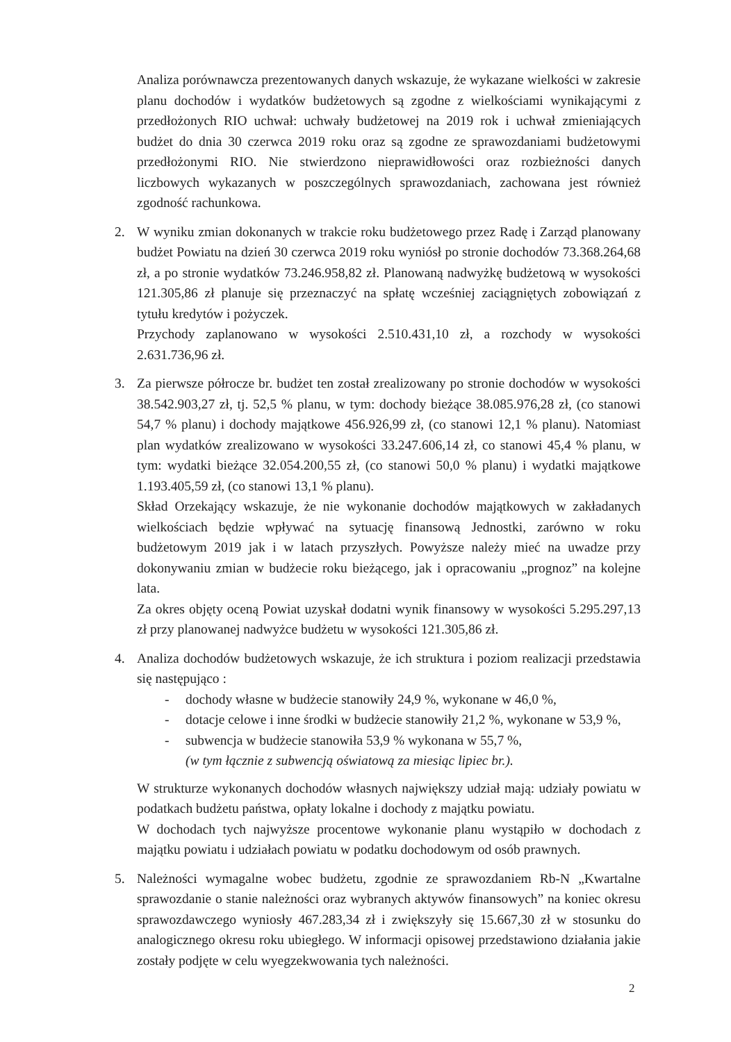Analiza porównawcza prezentowanych danych wskazuje, że wykazane wielkości w zakresie planu dochodów i wydatków budżetowych są zgodne z wielkościami wynikającymi z przedłożonych RIO uchwał: uchwały budżetowej na 2019 rok i uchwał zmieniających budżet do dnia 30 czerwca 2019 roku oraz są zgodne ze sprawozdaniami budżetowymi przedłożonymi RIO. Nie stwierdzono nieprawidłowości oraz rozbieżności danych liczbowych wykazanych w poszczególnych sprawozdaniach, zachowana jest również zgodność rachunkowa.
2. W wyniku zmian dokonanych w trakcie roku budżetowego przez Radę i Zarząd planowany budżet Powiatu na dzień 30 czerwca 2019 roku wyniósł po stronie dochodów 73.368.264,68 zł, a po stronie wydatków 73.246.958,82 zł. Planowaną nadwyżkę budżetową w wysokości 121.305,86 zł planuje się przeznaczyć na spłatę wcześniej zaciągniętych zobowiązań z tytułu kredytów i pożyczek.
Przychody zaplanowano w wysokości 2.510.431,10 zł, a rozchody w wysokości 2.631.736,96 zł.
3. Za pierwsze półrocze br. budżet ten został zrealizowany po stronie dochodów w wysokości 38.542.903,27 zł, tj. 52,5 % planu, w tym: dochody bieżące 38.085.976,28 zł, (co stanowi 54,7 % planu) i dochody majątkowe 456.926,99 zł, (co stanowi 12,1 % planu). Natomiast plan wydatków zrealizowano w wysokości 33.247.606,14 zł, co stanowi 45,4 % planu, w tym: wydatki bieżące 32.054.200,55 zł, (co stanowi 50,0 % planu) i wydatki majątkowe 1.193.405,59 zł, (co stanowi 13,1 % planu).
Skład Orzekający wskazuje, że nie wykonanie dochodów majątkowych w zakładanych wielkościach będzie wpływać na sytuację finansową Jednostki, zarówno w roku budżetowym 2019 jak i w latach przyszłych. Powyższe należy mieć na uwadze przy dokonywaniu zmian w budżecie roku bieżącego, jak i opracowaniu „prognoz” na kolejne lata.
Za okres objęty oceną Powiat uzyskał dodatni wynik finansowy w wysokości 5.295.297,13 zł przy planowanej nadwyżce budżetu w wysokości 121.305,86 zł.
4. Analiza dochodów budżetowych wskazuje, że ich struktura i poziom realizacji przedstawia się następująco :
- dochody własne w budżecie stanowiły 24,9 %, wykonane w 46,0 %,
- dotacje celowe i inne środki w budżecie stanowiły 21,2 %, wykonane w 53,9 %,
- subwencja w budżecie stanowiła 53,9 % wykonana w 55,7 %,
(w tym łącznie z subwencją oświatową za miesiąc lipiec br.).
W strukturze wykonanych dochodów własnych największy udział mają: udziały powiatu w podatkach budżetu państwa, opłaty lokalne i dochody z majątku powiatu.
W dochodach tych najwyższe procentowe wykonanie planu wystąpiło w dochodach z majątku powiatu i udziałach powiatu w podatku dochodowym od osób prawnych.
5. Należności wymagalne wobec budżetu, zgodnie ze sprawozdaniem Rb-N „Kwartalne sprawozdanie o stanie należności oraz wybranych aktywów finansowych” na koniec okresu sprawozdawczego wyniosły 467.283,34 zł i zwiększyły się 15.667,30 zł w stosunku do analogicznego okresu roku ubiegłego. W informacji opisowej przedstawiono działania jakie zostały podjęte w celu wyegzekwowania tych należności.
2